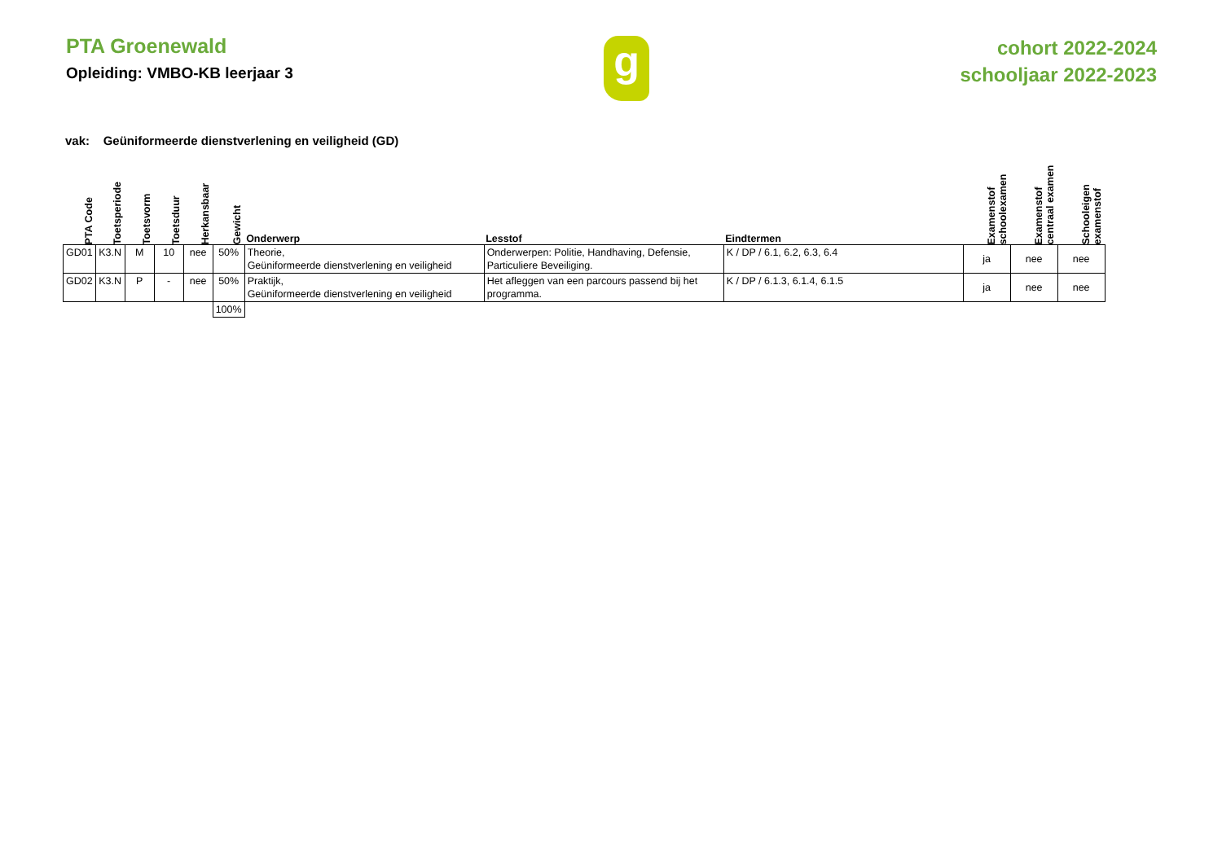PTA Groenewald
Opleiding: VMBO-KB leerjaar 3
g
cohort 2022-2024
schooljaar 2022-2023
vak: Geüniformeerde dienstverlening en veiligheid (GD)
| PTA Code | Toetsperiode | Toetsvorm | Toetsduur | Herkansbaar | Gewicht | Onderwerp | Lesstof | Eindtermen | Examenstof schoolexamen | Examenstof centraal examen | Schooleigen examenstof |
| --- | --- | --- | --- | --- | --- | --- | --- | --- | --- | --- | --- |
| GD01 | K3.N | M | 10 | nee | 50% | Theorie, Geüniformeerde dienstverlening en veiligheid | Onderwerpen: Politie, Handhaving, Defensie, Particuliere Beveiliging. | K / DP / 6.1, 6.2, 6.3, 6.4 | ja | nee | nee |
| GD02 | K3.N | P | - | nee | 50% | Praktijk, Geüniformeerde dienstverlening en veiligheid | Het afleggen van een parcours passend bij het programma. | K / DP / 6.1.3, 6.1.4, 6.1.5 | ja | nee | nee |
| | | | | | 100% | | | | | | |